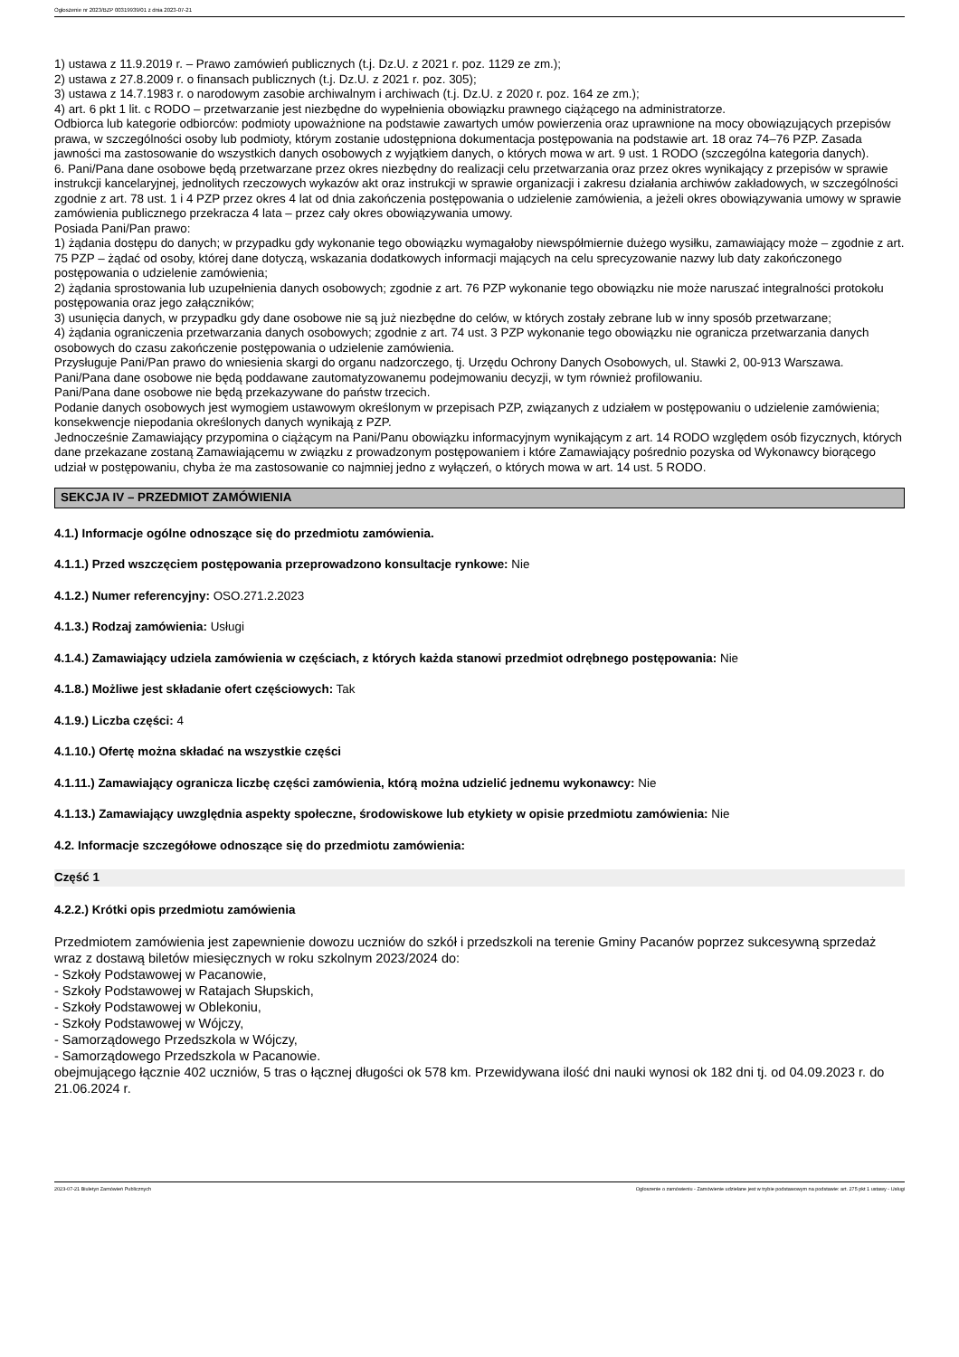Ogłoszenie nr 2023/BZP 00319939/01 z dnia 2023-07-21
1) ustawa z 11.9.2019 r. – Prawo zamówień publicznych (t.j. Dz.U. z 2021 r. poz. 1129 ze zm.);
2) ustawa z 27.8.2009 r. o finansach publicznych (t.j. Dz.U. z 2021 r. poz. 305);
3) ustawa z 14.7.1983 r. o narodowym zasobie archiwalnym i archiwach (t.j. Dz.U. z 2020 r. poz. 164 ze zm.);
4) art. 6 pkt 1 lit. c RODO – przetwarzanie jest niezbędne do wypełnienia obowiązku prawnego ciążącego na administratorze.
Odbiorca lub kategorie odbiorców: podmioty upoważnione na podstawie zawartych umów powierzenia oraz uprawnione na mocy obowiązujących przepisów prawa, w szczególności osoby lub podmioty, którym zostanie udostępniona dokumentacja postępowania na podstawie art. 18 oraz 74–76 PZP. Zasada jawności ma zastosowanie do wszystkich danych osobowych z wyjątkiem danych, o których mowa w art. 9 ust. 1 RODO (szczególna kategoria danych).
6. Pani/Pana dane osobowe będą przetwarzane przez okres niezbędny do realizacji celu przetwarzania oraz przez okres wynikający z przepisów w sprawie instrukcji kancelaryjnej, jednolitych rzeczowych wykazów akt oraz instrukcji w sprawie organizacji i zakresu działania archiwów zakładowych, w szczególności zgodnie z art. 78 ust. 1 i 4 PZP przez okres 4 lat od dnia zakończenia postępowania o udzielenie zamówienia, a jeżeli okres obowiązywania umowy w sprawie zamówienia publicznego przekracza 4 lata – przez cały okres obowiązywania umowy.
Posiada Pani/Pan prawo:
1) żądania dostępu do danych; w przypadku gdy wykonanie tego obowiązku wymagałoby niewspółmiernie dużego wysiłku, zamawiający może – zgodnie z art. 75 PZP – żądać od osoby, której dane dotyczą, wskazania dodatkowych informacji mających na celu sprecyzowanie nazwy lub daty zakończonego postępowania o udzielenie zamówienia;
2) żądania sprostowania lub uzupełnienia danych osobowych; zgodnie z art. 76 PZP wykonanie tego obowiązku nie może naruszać integralności protokołu postępowania oraz jego załączników;
3) usunięcia danych, w przypadku gdy dane osobowe nie są już niezbędne do celów, w których zostały zebrane lub w inny sposób przetwarzane;
4) żądania ograniczenia przetwarzania danych osobowych; zgodnie z art. 74 ust. 3 PZP wykonanie tego obowiązku nie ogranicza przetwarzania danych osobowych do czasu zakończenie postępowania o udzielenie zamówienia.
Przysługuje Pani/Pan prawo do wniesienia skargi do organu nadzorczego, tj. Urzędu Ochrony Danych Osobowych, ul. Stawki 2, 00-913 Warszawa.
Pani/Pana dane osobowe nie będą poddawane zautomatyzowanemu podejmowaniu decyzji, w tym również profilowaniu.
Pani/Pana dane osobowe nie będą przekazywane do państw trzecich.
Podanie danych osobowych jest wymogiem ustawowym określonym w przepisach PZP, związanych z udziałem w postępowaniu o udzielenie zamówienia; konsekwencje niepodania określonych danych wynikają z PZP.
Jednocześnie Zamawiający przypomina o ciążącym na Pani/Panu obowiązku informacyjnym wynikającym z art. 14 RODO względem osób fizycznych, których dane przekazane zostaną Zamawiającemu w związku z prowadzonym postępowaniem i które Zamawiający pośrednio pozyska od Wykonawcy biorącego udział w postępowaniu, chyba że ma zastosowanie co najmniej jedno z wyłączeń, o których mowa w art. 14 ust. 5 RODO.
SEKCJA IV – PRZEDMIOT ZAMÓWIENIA
4.1.) Informacje ogólne odnoszące się do przedmiotu zamówienia.
4.1.1.) Przed wszczęciem postępowania przeprowadzono konsultacje rynkowe: Nie
4.1.2.) Numer referencyjny: OSO.271.2.2023
4.1.3.) Rodzaj zamówienia: Usługi
4.1.4.) Zamawiający udziela zamówienia w częściach, z których każda stanowi przedmiot odrębnego postępowania: Nie
4.1.8.) Możliwe jest składanie ofert częściowych: Tak
4.1.9.) Liczba części: 4
4.1.10.) Ofertę można składać na wszystkie części
4.1.11.) Zamawiający ogranicza liczbę części zamówienia, którą można udzielić jednemu wykonawcy: Nie
4.1.13.) Zamawiający uwzględnia aspekty społeczne, środowiskowe lub etykiety w opisie przedmiotu zamówienia: Nie
4.2. Informacje szczegółowe odnoszące się do przedmiotu zamówienia:
Część 1
4.2.2.) Krótki opis przedmiotu zamówienia
Przedmiotem zamówienia jest zapewnienie dowozu uczniów do szkół i przedszkoli na terenie Gminy Pacanów poprzez sukcesywną sprzedaż wraz z dostawą biletów miesięcznych w roku szkolnym 2023/2024 do:
- Szkoły Podstawowej w Pacanowie,
- Szkoły Podstawowej w Ratajach Słupskich,
- Szkoły Podstawowej w Oblekoniu,
- Szkoły Podstawowej w Wójczy,
- Samorządowego Przedszkola w Wójczy,
- Samorządowego Przedszkola w Pacanowie.
obejmującego łącznie 402 uczniów, 5 tras o łącznej długości ok 578 km. Przewidywana ilość dni nauki wynosi ok 182 dni tj. od 04.09.2023 r. do 21.06.2024 r.
2023-07-21 Biuletyn Zamówień Publicznych Ogłoszenie o zamówieniu - Zamówienie udzielane jest w trybie podstawowym na podstawie: art. 275 pkt 1 ustawy - Usługi